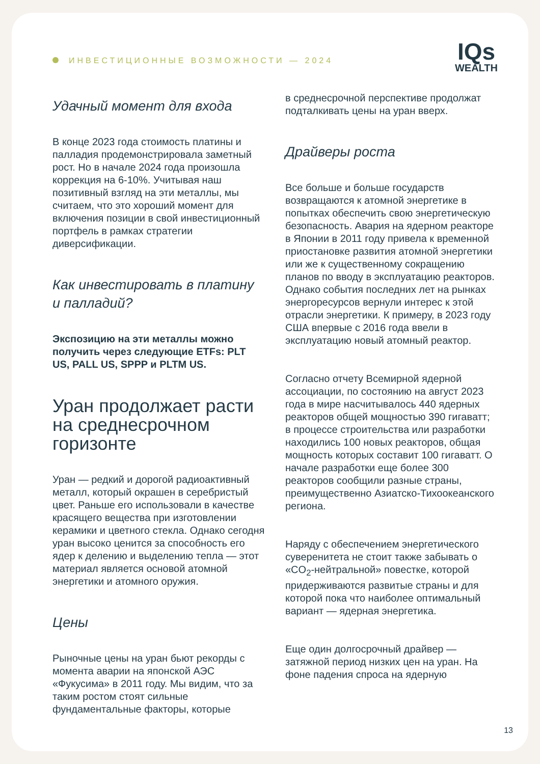ИНВЕСТИЦИОННЫЕ ВОЗМОЖНОСТИ — 2024
IQs
WEALTH
Удачный момент для входа
В конце 2023 года стоимость платины и палладия продемонстрировала заметный рост. Но в начале 2024 года произошла коррекция на 6-10%. Учитывая наш позитивный взгляд на эти металлы, мы считаем, что это хороший момент для включения позиции в свой инвестиционный портфель в рамках стратегии диверсификации.
Как инвестировать в платину и палладий?
Экспозицию на эти металлы можно получить через следующие ETFs: PLT US, PALL US, SPPP и PLTM US.
Уран продолжает расти на среднесрочном горизонте
Уран — редкий и дорогой радиоактивный металл, который окрашен в серебристый цвет. Раньше его использовали в качестве красящего вещества при изготовлении керамики и цветного стекла. Однако сегодня уран высоко ценится за способность его ядер к делению и выделению тепла — этот материал является основой атомной энергетики и атомного оружия.
Цены
Рыночные цены на уран бьют рекорды с момента аварии на японской АЭС «Фукусима» в 2011 году. Мы видим, что за таким ростом стоят сильные фундаментальные факторы, которые
в среднесрочной перспективе продолжат подталкивать цены на уран вверх.
Драйверы роста
Все больше и больше государств возвращаются к атомной энергетике в попытках обеспечить свою энергетическую безопасность. Авария на ядерном реакторе в Японии в 2011 году привела к временной приостановке развития атомной энергетики или же к существенному сокращению планов по вводу в эксплуатацию реакторов. Однако события последних лет на рынках энергоресурсов вернули интерес к этой отрасли энергетики. К примеру, в 2023 году США впервые с 2016 года ввели в эксплуатацию новый атомный реактор.
Согласно отчету Всемирной ядерной ассоциации, по состоянию на август 2023 года в мире насчитывалось 440 ядерных реакторов общей мощностью 390 гигаватт; в процессе строительства или разработки находились 100 новых реакторов, общая мощность которых составит 100 гигаватт. О начале разработки еще более 300 реакторов сообщили разные страны, преимущественно Азиатско-Тихоокеанского региона.
Наряду с обеспечением энергетического суверенитета не стоит также забывать о «CO<sub>2</sub>-нейтральной» повестке, которой придерживаются развитые страны и для которой пока что наиболее оптимальный вариант — ядерная энергетика.
Еще один долгосрочный драйвер — затяжной период низких цен на уран. На фоне падения спроса на ядерную
13